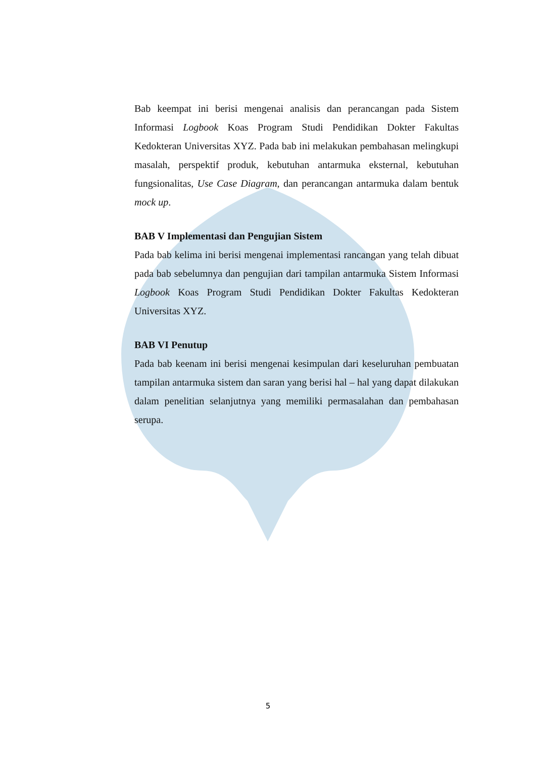Bab keempat ini berisi mengenai analisis dan perancangan pada Sistem Informasi Logbook Koas Program Studi Pendidikan Dokter Fakultas Kedokteran Universitas XYZ. Pada bab ini melakukan pembahasan melingkupi masalah, perspektif produk, kebutuhan antarmuka eksternal, kebutuhan fungsionalitas, Use Case Diagram, dan perancangan antarmuka dalam bentuk mock up.
BAB V Implementasi dan Pengujian Sistem
Pada bab kelima ini berisi mengenai implementasi rancangan yang telah dibuat pada bab sebelumnya dan pengujian dari tampilan antarmuka Sistem Informasi Logbook Koas Program Studi Pendidikan Dokter Fakultas Kedokteran Universitas XYZ.
BAB VI Penutup
Pada bab keenam ini berisi mengenai kesimpulan dari keseluruhan pembuatan tampilan antarmuka sistem dan saran yang berisi hal – hal yang dapat dilakukan dalam penelitian selanjutnya yang memiliki permasalahan dan pembahasan serupa.
5